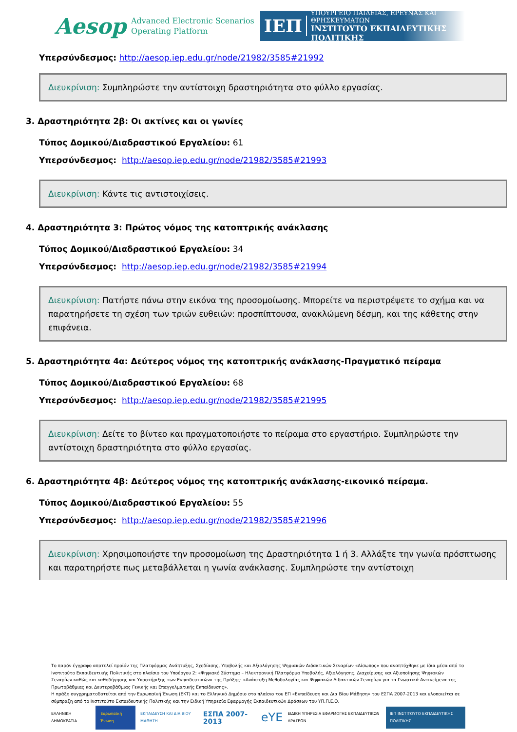Aesop Advanced Electronic Scenarios
Operating Platform
ΙΕΠ
ΥΠΟΥΡΓΕΙΟ ΠΑΙΔΕΙΑΣ, ΕΡΕΥΝΑΣ ΚΑΙ ΘΡΗΣΚΕΥΜΑΤΩΝ
ΙΝΣΤΙΤΟΥΤΟ ΕΚΠΑΙΔΕΥΤΙΚΗΣ ΠΟΛΙΤΙΚΗΣ
Υπερσύνδεσμος: http://aesop.iep.edu.gr/node/21982/3585#21992
Διευκρίνιση: Συμπληρώστε την αντίστοιχη δραστηριότητα στο φύλλο εργασίας.
3. Δραστηριότητα 2β: Οι ακτίνες και οι γωνίες
Τύπος Δομικού/Διαδραστικού Εργαλείου: 61
Υπερσύνδεσμος: http://aesop.iep.edu.gr/node/21982/3585#21993
Διευκρίνιση: Κάντε τις αντιστοιχίσεις.
4. Δραστηριότητα 3: Πρώτος νόμος της κατοπτρικής ανάκλασης
Τύπος Δομικού/Διαδραστικού Εργαλείου: 34
Υπερσύνδεσμος: http://aesop.iep.edu.gr/node/21982/3585#21994
Διευκρίνιση: Πατήστε πάνω στην εικόνα της προσομοίωσης. Μπορείτε να περιστρέψετε το σχήμα και να παρατηρήσετε τη σχέση των τριών ευθειών: προσπίπτουσα, ανακλώμενη δέσμη, και της κάθετης στην επιφάνεια.
5. Δραστηριότητα 4α: Δεύτερος νόμος της κατοπτρικής ανάκλασης-Πραγματικό πείραμα
Τύπος Δομικού/Διαδραστικού Εργαλείου: 68
Υπερσύνδεσμος: http://aesop.iep.edu.gr/node/21982/3585#21995
Διευκρίνιση: Δείτε το βίντεο και πραγματοποιήστε το πείραμα στο εργαστήριο. Συμπληρώστε την αντίστοιχη δραστηριότητα στο φύλλο εργασίας.
6. Δραστηριότητα 4β: Δεύτερος νόμος της κατοπτρικής ανάκλασης-εικονικό πείραμα.
Τύπος Δομικού/Διαδραστικού Εργαλείου: 55
Υπερσύνδεσμος: http://aesop.iep.edu.gr/node/21982/3585#21996
Διευκρίνιση: Χρησιμοποιήστε την προσομοίωση της Δραστηριότητα 1 ή 3. Αλλάξτε την γωνία πρόσπτωσης και παρατηρήστε πως μεταβάλλεται η γωνία ανάκλασης. Συμπληρώστε την αντίστοιχη
Το παρόν έγγραφο αποτελεί προϊόν της Πλατφόρμας Ανάπτυξης, Σχεδίασης, Υποβολής και Αξιολόγησης Ψηφιακών Διδακτικών Σεναρίων «Αίσωπος» που αναπτύχθηκε με ίδια μέσα από το Ινστιτούτο Εκπαιδευτικής Πολιτικής στο πλαίσιο του Υποέργου 2: «Ψηφιακό Σύστημα – Ηλεκτρονική Πλατφόρμα Υποβολής, Αξιολόγησης, Διαχείρισης και Αξιοποίησης Ψηφιακών Σεναρίων καθώς και καθοδήγησης και Υποστήριξης των Εκπαιδευτικών» της Πράξης: «Ανάπτυξη Μεθοδολογίας και Ψηφιακών Διδακτικών Σεναρίων για τα Γνωστικά Αντικείμενα της Πρωτοβάθμιας και Δευτεροβάθμιας Γενικής και Επαγγελματικής Εκπαίδευσης».
Η πράξη συγχρηματοδοτείται από την Ευρωπαϊκή Ένωση (ΕΚΤ) και το Ελληνικό Δημόσιο στο πλαίσιο του ΕΠ «Εκπαίδευση και Δια Βίου Μάθηση» του ΕΣΠΑ 2007-2013 και υλοποιείται σε σύμπραξη από το Ινστιτούτο Εκπαιδευτικής Πολιτικής και την Ειδική Υπηρεσία Εφαρμογής Εκπαιδευτικών Δράσεων του ΥΠ.Π.Ε.Θ.
ΕΛΛΗΝΙΚΗ ΔΗΜΟΚΡΑΤΙΑ Ευρωπαϊκή Ένωση ΕΚΠΑΙΔΕΥΣΗ ΚΑΙ ΔΙΑ ΒΙΟΥ ΜΑΘΗΣΗ ΕΣΠΑ 2007-2013 eYE ΕΙΔΙΚΗ ΥΠΗΡΕΣΙΑ ΕΦΑΡΜΟΓΗΣ ΕΚΠΑΙΔΕΥΤΙΚΩΝ ΔΡΑΣΕΩΝ ΙΕΠ ΙΝΣΤΙΤΟΥΤΟ ΕΚΠΑΙΔΕΥΤΙΚΗΣ ΠΟΛΙΤΙΚΗΣ